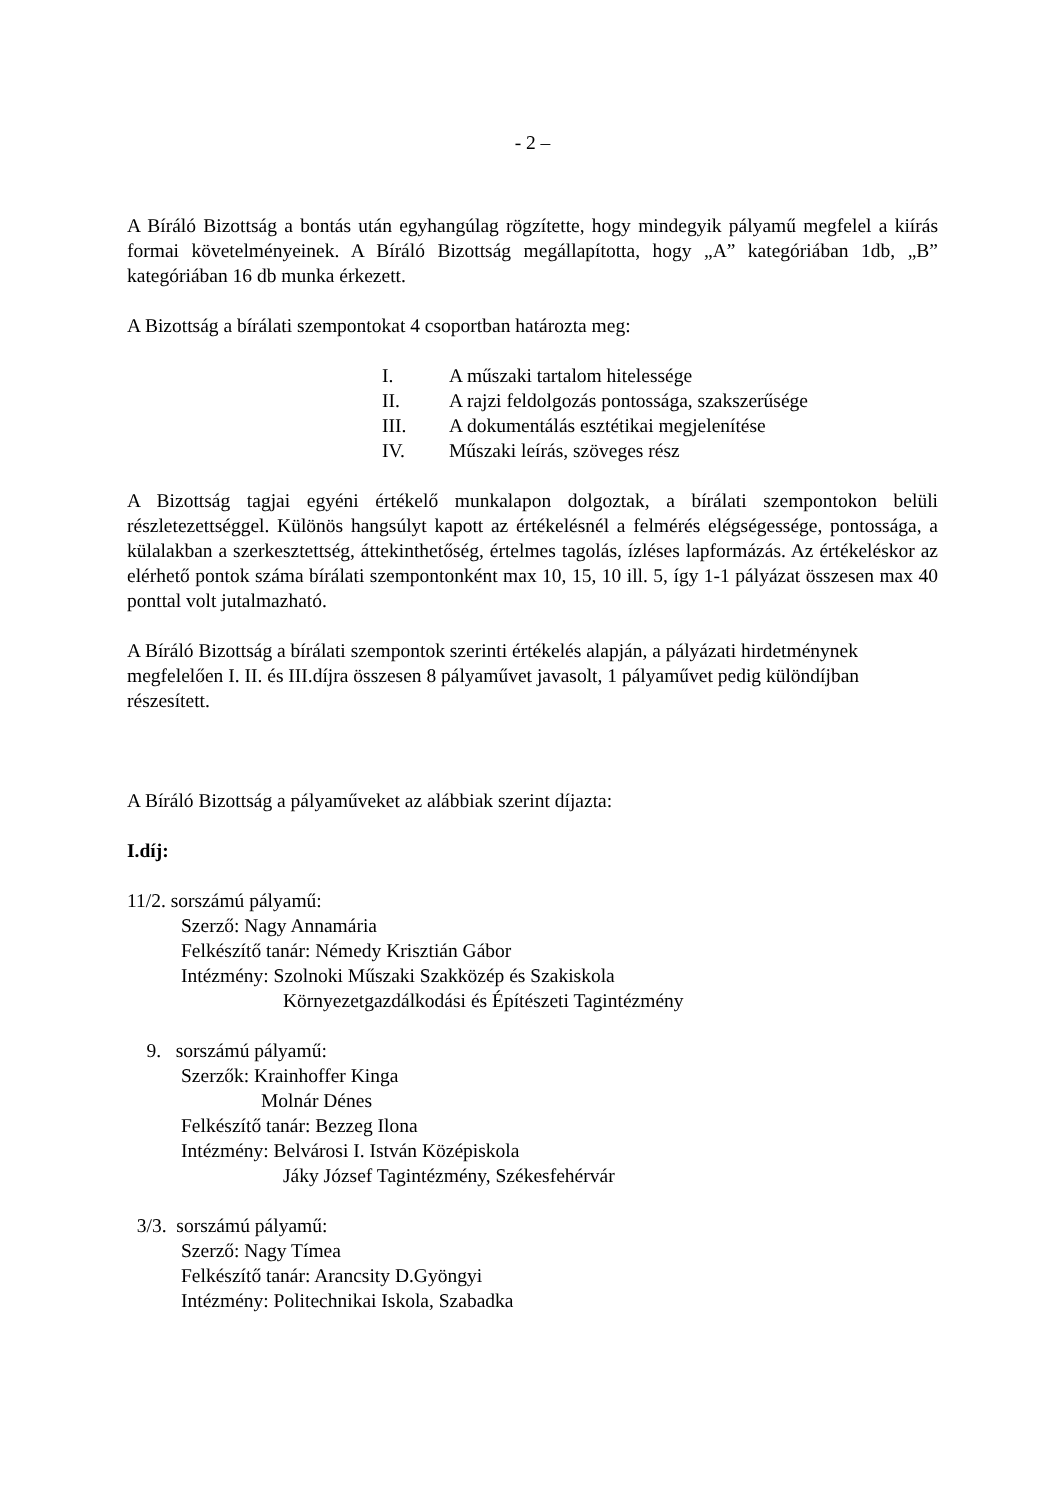- 2 –
A Bíráló Bizottság a bontás után egyhangúlag rögzítette, hogy mindegyik pályamű megfelel a kiírás formai követelményeinek. A Bíráló Bizottság megállapította, hogy „A” kategóriában 1db, „B” kategóriában 16 db munka érkezett.
A Bizottság a bírálati szempontokat 4 csoportban határozta meg:
I. A műszaki tartalom hitelessége
II. A rajzi feldolgozás pontossága, szakszerűsége
III. A dokumentálás esztétikai megjelenítése
IV. Műszaki leírás, szöveges rész
A Bizottság tagjai egyéni értékelő munkalapon dolgoztak, a bírálati szempontokon belüli részletezettséggel. Különös hangsúlyt kapott az értékelésnél a felmérés elégségessége, pontossága, a külalakban a szerkesztettség, áttekinthetőség, értelmes tagolás, ízléses lapformázás. Az értékeléskor az elérhető pontok száma bírálati szempontonként max 10, 15, 10 ill. 5, így 1-1 pályázat összesen max 40 ponttal volt jutalmazható.
A Bíráló Bizottság a bírálati szempontok szerinti értékelés alapján, a pályázati hirdetménynek megfelelően I. II. és III.díjra összesen 8 pályaművet javasolt, 1 pályaművet pedig különdíjban részesített.
A Bíráló Bizottság a pályaműveket az alábbiak szerint díjazta:
I.díj:
11/2. sorszámú pályamű:
Szerző: Nagy Annamária
Felkészítő tanár: Némedy Krisztián Gábor
Intézmény: Szolnoki Műszaki Szakközép és Szakiskola
Környezetgazdálkodási és Építészeti Tagintézmény
9. sorszámú pályamű:
Szerzők: Krainhoffer Kinga
Molnár Dénes
Felkészítő tanár: Bezzeg Ilona
Intézmény: Belvárosi I. István Középiskola
Jáky József Tagintézmény, Székesfehérvár
3/3. sorszámú pályamű:
Szerző: Nagy Tímea
Felkészítő tanár: Arancsity D.Gyöngyi
Intézmény: Politechnikai Iskola, Szabadka